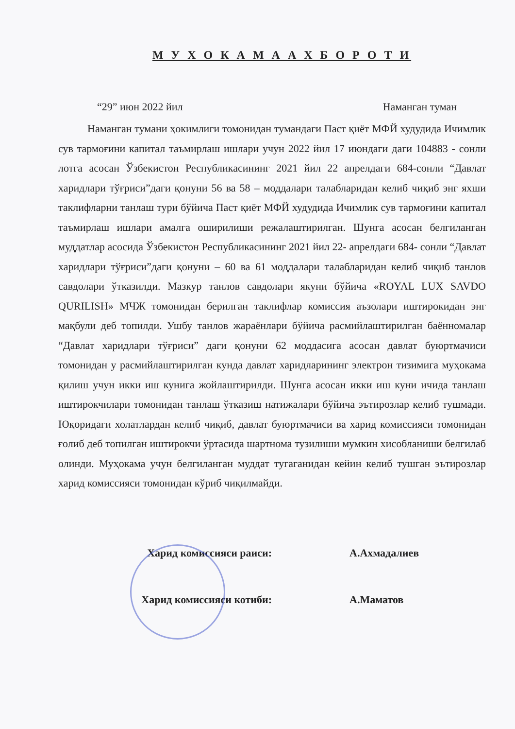М У Х О К А М А А Х Б О Р О Т И
“29” июн 2022 йил Наманган туман
Наманган тумани ҳокимлиги томонидан тумандаги Паст қиёт МФЙ худудида Ичимлик сув тармоғини капитал таъмирлаш ишлари учун 2022 йил 17 июндаги даги 104883 - сонли лотга асосан Ўзбекистон Республикасининг 2021 йил 22 апрелдаги 684-сонли “Давлат харидлари тўғриси”даги қонуни 56 ва 58 – моддалари талабларидан келиб чиқиб энг яхши таклифларни танлаш тури бўйича Паст қиёт МФЙ худудида Ичимлик сув тармоғини капитал таъмирлаш ишлари амалга оширилиши режалаштирилган. Шунга асосан белгиланган муддатлар асосида Ўзбекистон Республикасининг 2021 йил 22- апрелдаги 684- сонли “Давлат харидлари тўғриси”даги қонуни – 60 ва 61 моддалари талабларидан келиб чиқиб танлов савдолари ўтказилди. Мазкур танлов савдолари якуни бўйича «ROYAL LUX SAVDO QURILISH» МЧЖ томонидан берилган таклифлар комиссия аъзолари иштирокидан энг мақбули деб топилди. Ушбу танлов жараёнлари бўйича расмийлаштирилган баённомалар “Давлат харидлари тўғриси” даги қонуни 62 моддасига асосан давлат буюртмачиси томонидан у расмийлаштирилган кунда давлат харидларининг электрон тизимига муҳокама қилиш учун икки иш кунига жойлаштирилди. Шунга асосан икки иш куни ичида танлаш иштирокчилари томонидан танлаш ўтказиш натижалари бўйича эътирозлар келиб тушмади. Юқоридаги холатлардан келиб чиқиб, давлат буюртмачиси ва харид комиссияси томонидан ғолиб деб топилган иштирокчи ўртасида шартнома тузилиши мумкин хисобланиши белгилаб олинди. Муҳокама учун белгиланган муддат тугаганидан кейин келиб тушган эътирозлар харид комиссияси томонидан кўриб чиқилмайди.
Харид комиссияси раиси: А.Ахмадалиев
Харид комиссияси котиби: А.Маматов